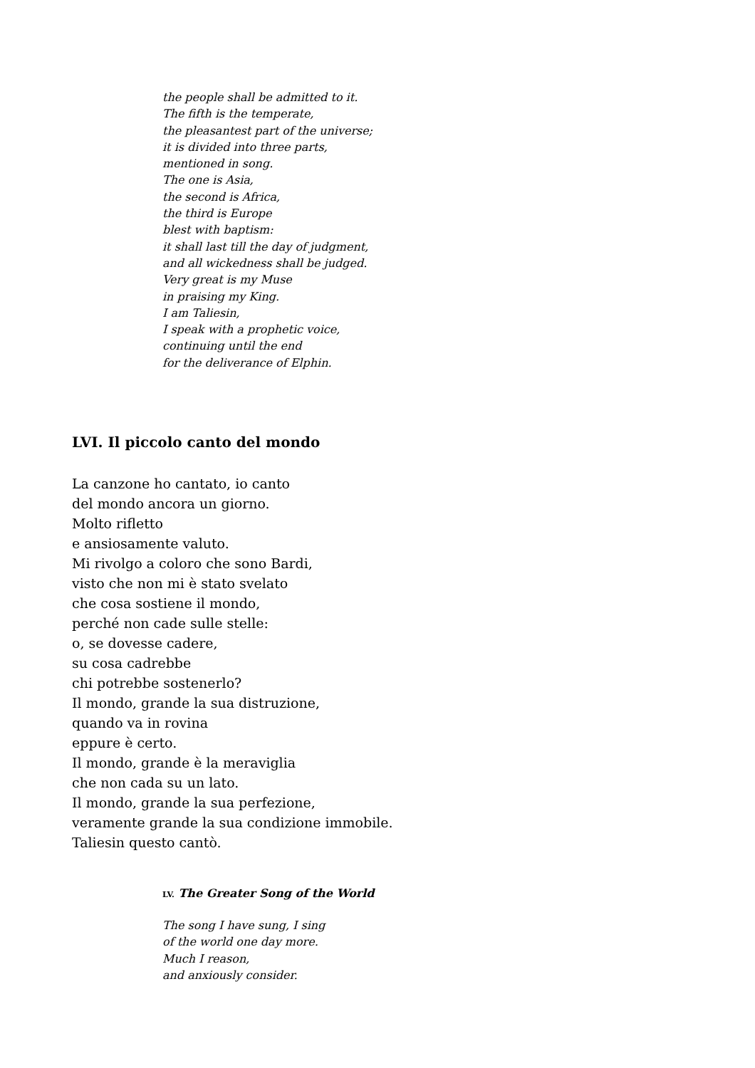the people shall be admitted to it.
The fifth is the temperate,
the pleasantest part of the universe;
it is divided into three parts,
mentioned in song.
The one is Asia,
the second is Africa,
the third is Europe
blest with baptism:
it shall last till the day of judgment,
and all wickedness shall be judged.
Very great is my Muse
in praising my King.
I am Taliesin,
I speak with a prophetic voice,
continuing until the end
for the deliverance of Elphin.
LVI. Il piccolo canto del mondo
La canzone ho cantato, io canto
del mondo ancora un giorno.
Molto rifletto
e ansiosamente valuto.
Mi rivolgo a coloro che sono Bardi,
visto che non mi è stato svelato
che cosa sostiene il mondo,
perché non cade sulle stelle:
o, se dovesse cadere,
su cosa cadrebbe
chi potrebbe sostenerlo?
Il mondo, grande la sua distruzione,
quando va in rovina
eppure è certo.
Il mondo, grande è la meraviglia
che non cada su un lato.
Il mondo, grande la sua perfezione,
veramente grande la sua condizione immobile.
Taliesin questo cantò.
LV. The Greater Song of the World
The song I have sung, I sing
of the world one day more.
Much I reason,
and anxiously consider.